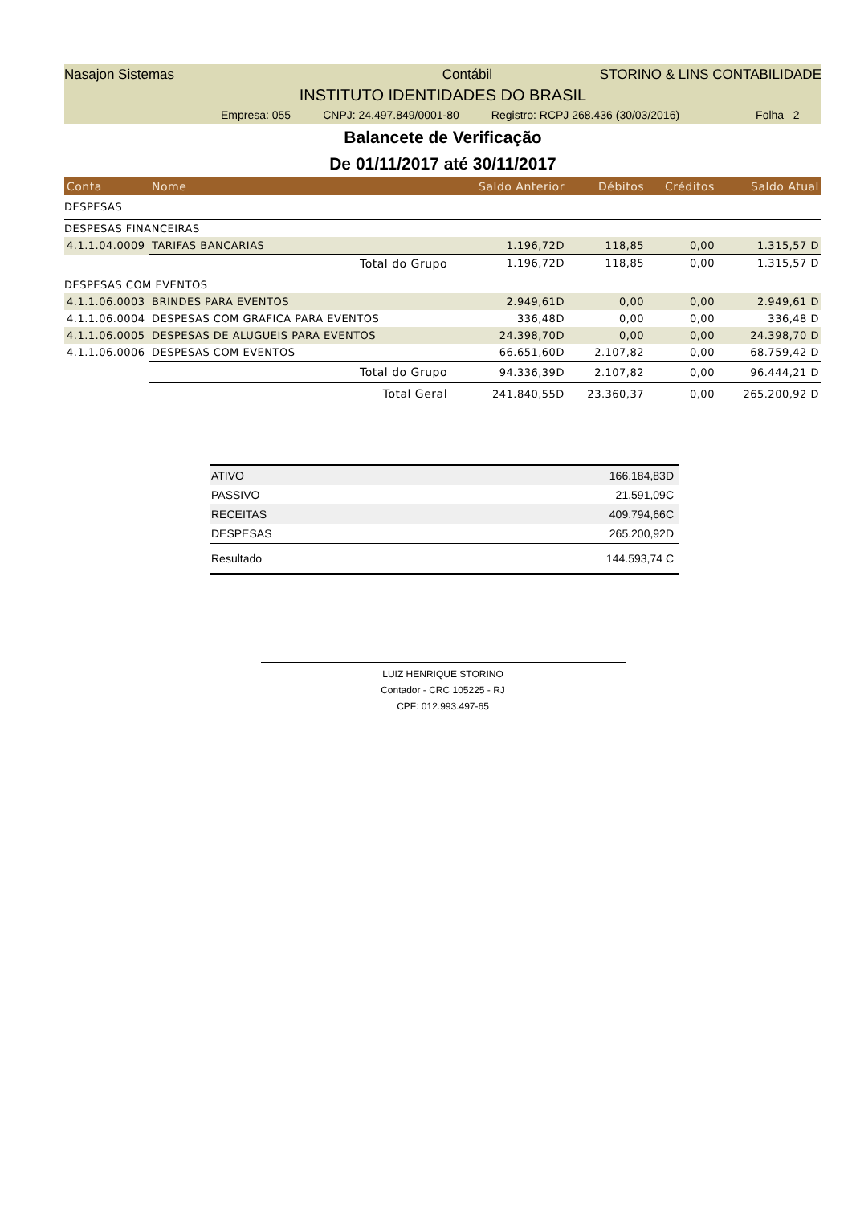Nasajon Sistemas Contábil STORINO & LINS CONTABILIDADE
INSTITUTO IDENTIDADES DO BRASIL
Empresa: 055 CNPJ: 24.497.849/0001-80 Registro: RCPJ 268.436 (30/03/2016) Folha 2
Balancete de Verificação
De 01/11/2017 até 30/11/2017
| Conta | Nome | Saldo Anterior | Débitos | Créditos | Saldo Atual |
| --- | --- | --- | --- | --- | --- |
| DESPESAS | | | | | |
| DESPESAS FINANCEIRAS | | | | | |
| 4.1.1.04.0009 | TARIFAS BANCARIAS | 1.196,72D | 118,85 | 0,00 | 1.315,57 D |
| | Total do Grupo | 1.196,72D | 118,85 | 0,00 | 1.315,57 D |
| DESPESAS COM EVENTOS | | | | | |
| 4.1.1.06.0003 | BRINDES PARA EVENTOS | 2.949,61D | 0,00 | 0,00 | 2.949,61 D |
| 4.1.1.06.0004 | DESPESAS COM GRAFICA PARA EVENTOS | 336,48D | 0,00 | 0,00 | 336,48 D |
| 4.1.1.06.0005 | DESPESAS DE ALUGUEIS PARA EVENTOS | 24.398,70D | 0,00 | 0,00 | 24.398,70 D |
| 4.1.1.06.0006 | DESPESAS COM EVENTOS | 66.651,60D | 2.107,82 | 0,00 | 68.759,42 D |
| | Total do Grupo | 94.336,39D | 2.107,82 | 0,00 | 96.444,21 D |
| | Total Geral | 241.840,55D | 23.360,37 | 0,00 | 265.200,92 D |
| ATIVO | 166.184,83D |
| PASSIVO | 21.591,09C |
| RECEITAS | 409.794,66C |
| DESPESAS | 265.200,92D |
| Resultado | 144.593,74 C |
LUIZ HENRIQUE STORINO
Contador - CRC 105225 - RJ
CPF: 012.993.497-65